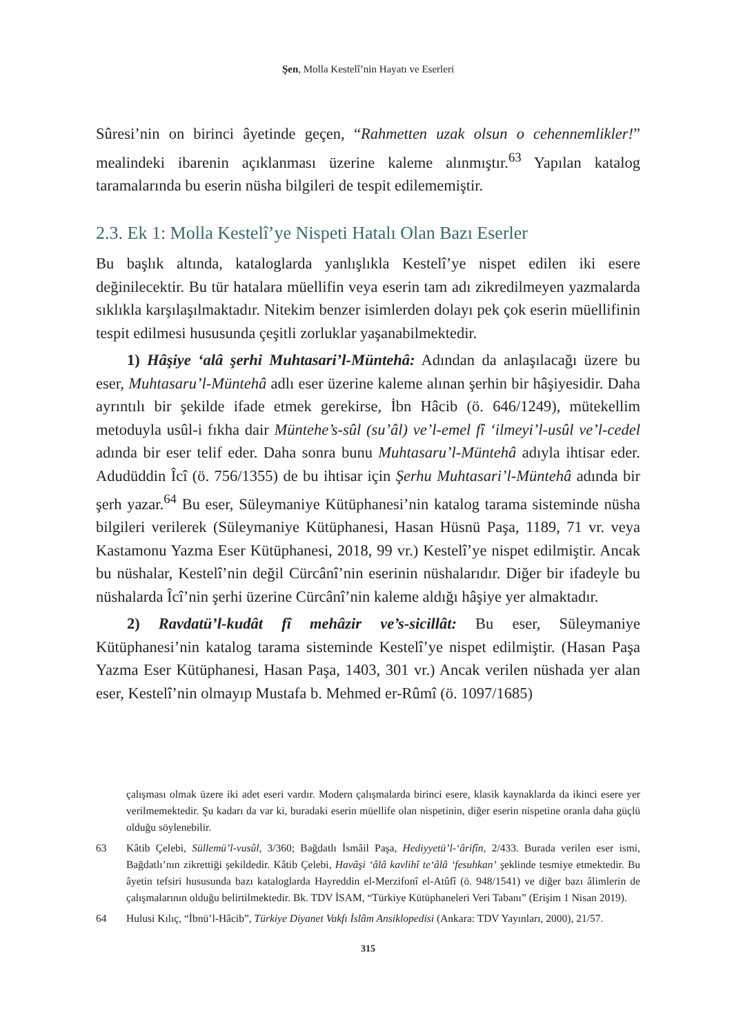Şen, Molla Kestelî’nin Hayatı ve Eserleri
Sûresi’nin on birinci âyetinde geçen, “Rahmetten uzak olsun o cehennemlikler!” mealindeki ibarenin açıklanması üzerine kaleme alınmıştır.<sup>63</sup> Yapılan katalog taramalarında bu eserin nüsha bilgileri de tespit edilememiştir.
2.3. Ek 1: Molla Kestelî’ye Nispeti Hatalı Olan Bazı Eserler
Bu başlık altında, kataloglarda yanlışlıkla Kestelî’ye nispet edilen iki esere değinilecektir. Bu tür hatalara müellifin veya eserin tam adı zikredilmeyen yazmalarda sıklıkla karşılaşılmaktadır. Nitekim benzer isimlerden dolayı pek çok eserin müellifinin tespit edilmesi hususunda çeşitli zorluklar yaşanabilmektedir.
1) Hâşiye ‘alâ şerhi Muhtasari’l-Müntehâ: Adından da anlaşılacağı üzere bu eser, Muhtasaru’l-Müntehâ adlı eser üzerine kaleme alınan şerhin bir hâşiyesidir. Daha ayrıntılı bir şekilde ifade etmek gerekirse, İbn Hâcib (ö. 646/1249), mütekellim metoduyla usûl-i fıkha dair Müntehe’s-sûl (su’âl) ve’l-emel fî ‘ilmeyi’l-usûl ve’l-cedel adında bir eser telif eder. Daha sonra bunu Muhtasaru’l-Müntehâ adıyla ihtisar eder. Adudüddin Îcî (ö. 756/1355) de bu ihtisar için Şerhu Muhtasari’l-Müntehâ adında bir şerh yazar.<sup>64</sup> Bu eser, Süleymaniye Kütüphanesi’nin katalog tarama sisteminde nüsha bilgileri verilerek (Süleymaniye Kütüphanesi, Hasan Hüsnü Paşa, 1189, 71 vr. veya Kastamonu Yazma Eser Kütüphanesi, 2018, 99 vr.) Kestelî’ye nispet edilmiştir. Ancak bu nüshalar, Kestelî’nin değil Cürcânî’nin eserinin nüshalarıdır. Diğer bir ifadeyle bu nüshalarda Îcî’nin şerhi üzerine Cürcânî’nin kaleme aldığı hâşiye yer almaktadır.
2) Ravdatü’l-kudât fî mehâzir ve’s-sicillât: Bu eser, Süleymaniye Kütüphanesi’nin katalog tarama sisteminde Kestelî’ye nispet edilmiştir. (Hasan Paşa Yazma Eser Kütüphanesi, Hasan Paşa, 1403, 301 vr.) Ancak verilen nüshada yer alan eser, Kestelî’nin olmayıp Mustafa b. Mehmed er-Rûmî (ö. 1097/1685)
çalışması olmak üzere iki adet eseri vardır. Modern çalışmalarda birinci esere, klasik kaynaklarda da ikinci esere yer verilmemektedir. Şu kadarı da var ki, buradaki eserin müellife olan nispetinin, diğer eserin nispetine oranla daha güçlü olduğu söylenebilir.
63 Kâtib Çelebi, Süllemü’l-vusûl, 3/360; Bağdatlı İsmâil Paşa, Hediyyetü’l-‘ârifîn, 2/433. Burada verilen eser ismi, Bağdatlı’nın zikrettiği şekildedir. Kâtib Çelebi, Havâşi ‘âlâ kavlihî te‘âlâ ‘fesuhkan’ şeklinde tesmiye etmektedir. Bu âyetin tefsiri hususunda bazı kataloglarda Hayreddin el-Merzifonî el-Atûfî (ö. 948/1541) ve diğer bazı âlimlerin de çalışmalarının olduğu belirtilmektedir. Bk. TDV İSAM, “Türkiye Kütüphaneleri Veri Tabanı” (Erişim 1 Nisan 2019).
64 Hulusi Kılıç, “İbnü’l-Hâcib”, Türkiye Diyanet Vakfı İslâm Ansiklopedisi (Ankara: TDV Yayınları, 2000), 21/57.
315